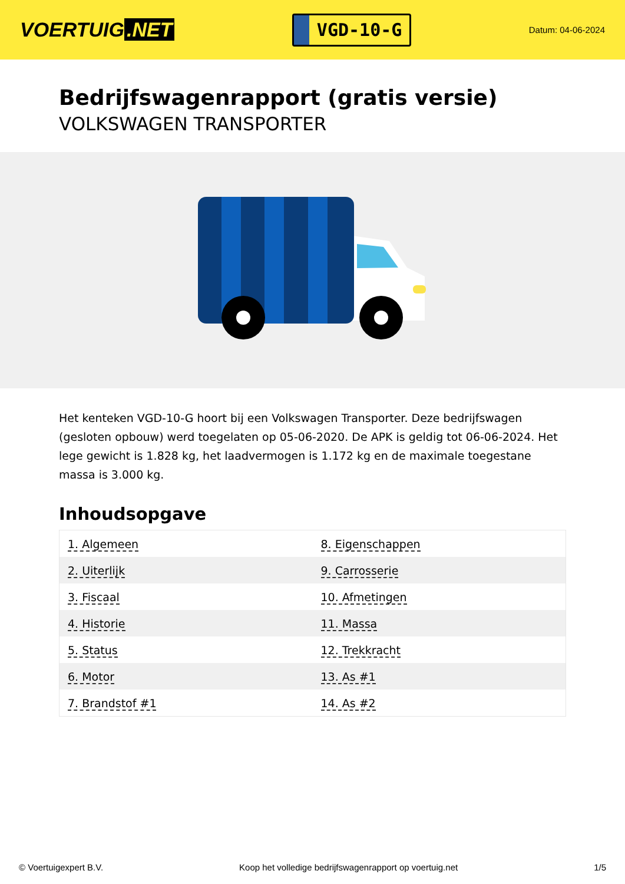VOERTUIG.NET
VGD-10-G
Datum: 04-06-2024
Bedrijfswagenrapport (gratis versie)
VOLKSWAGEN TRANSPORTER
Het kenteken VGD-10-G hoort bij een Volkswagen Transporter. Deze bedrijfswagen (gesloten opbouw) werd toegelaten op 05-06-2020. De APK is geldig tot 06-06-2024. Het lege gewicht is 1.828 kg, het laadvermogen is 1.172 kg en de maximale toegestane massa is 3.000 kg.
Inhoudsopgave
| 1. Algemeen | 8. Eigenschappen |
| 2. Uiterlijk | 9. Carrosserie |
| 3. Fiscaal | 10. Afmetingen |
| 4. Historie | 11. Massa |
| 5. Status | 12. Trekkracht |
| 6. Motor | 13. As #1 |
| 7. Brandstof #1 | 14. As #2 |
© Voertuigexpert B.V. Koop het volledige bedrijfswagenrapport op voertuig.net
1/5